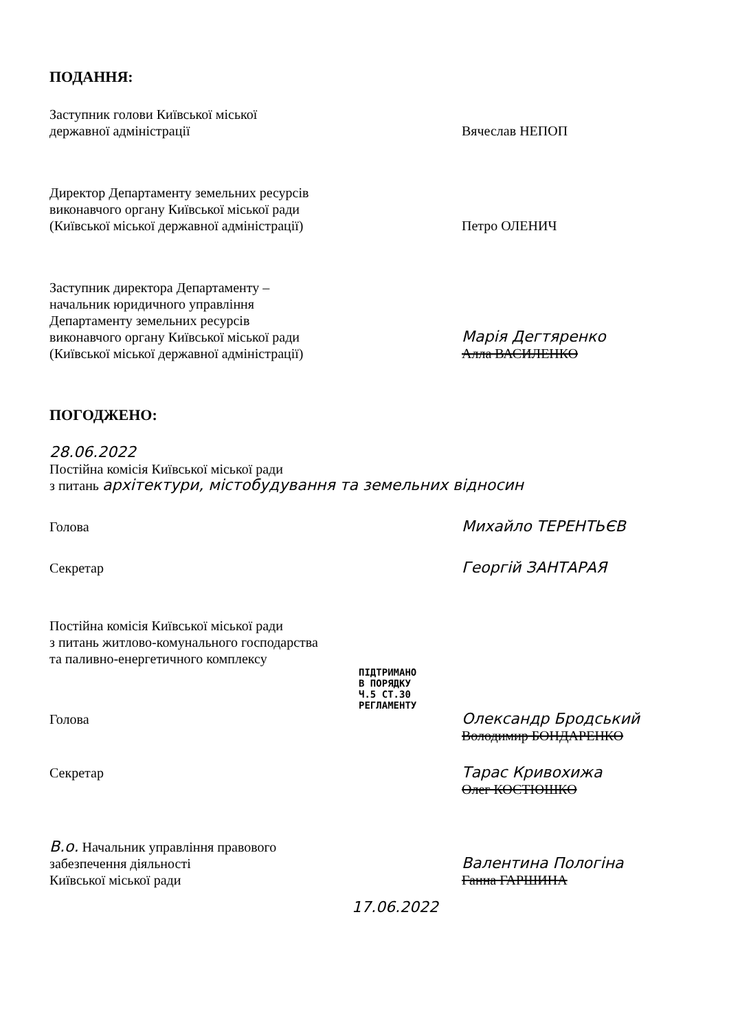ПОДАННЯ:
Заступник голови Київської міської
державної адміністрації
Вячеслав НЕПОП
Директор Департаменту земельних ресурсів
виконавчого органу Київської міської ради
(Київської міської державної адміністрації)
Петро ОЛЕНИЧ
Заступник директора Департаменту –
начальник юридичного управління
Департаменту земельних ресурсів
виконавчого органу Київської міської ради
(Київської міської державної адміністрації)
Марія Дегтяренко
Алла ВАСИЛЕНКО
ПОГОДЖЕНО:
28.06.2022
Постійна комісія Київської міської ради
з питань архітектури, містобудування та земельних відносин
Голова Михайло ТЕРЕНТЬЄВ
Секретар Георгій ЗАНТАРАЯ
Постійна комісія Київської міської ради
з питань житлово-комунального господарства
та паливно-енергетичного комплексу
ПІДТРИМАНО
В ПОРЯДКУ
Ч.5 СТ.30
РЕГЛАМЕНТУ
Голова Олександр Бродський
Володимир БОНДАРЕНКО
Секретар Тарас Кривохижа
Олег КОСТЮШКО
В.о. Начальник управління правового
забезпечення діяльності
Київської міської ради
Валентина Пологіна
Ганна ГАРШИНА
17.06.2022